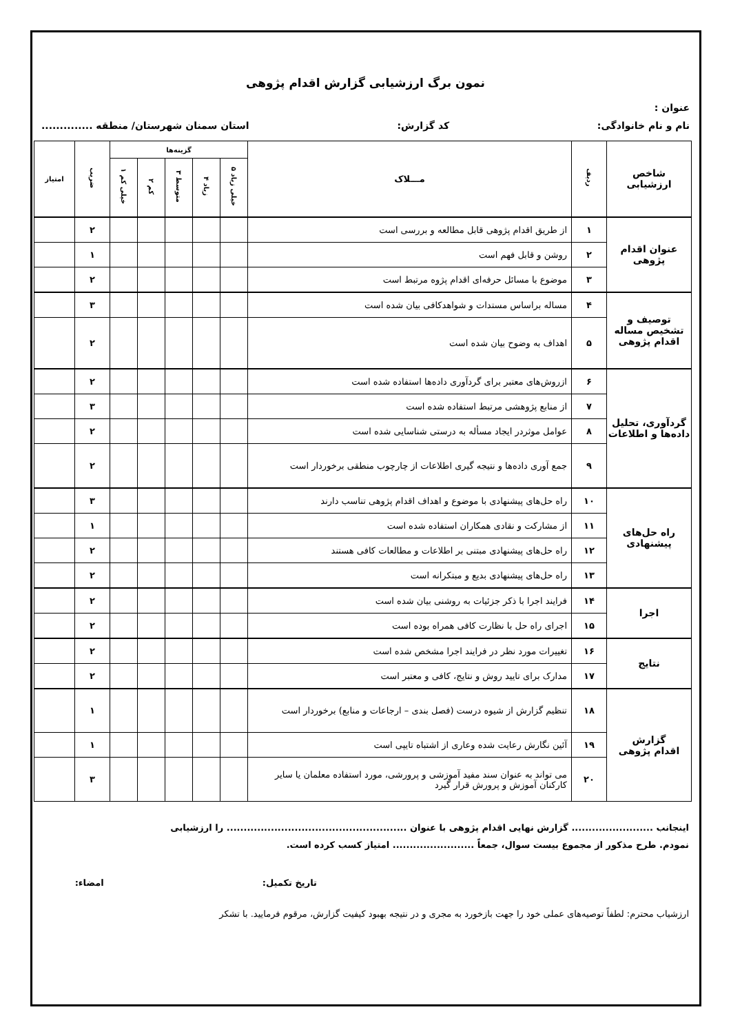نمون برگ ارزشیابی گزارش اقدام پژوهی
عنوان :
نام و نام خانوادگی: کد گزارش: استان سمنان شهرستان/ منطقه ..............
| شاخص ارزشیابی | ردیف | مـــلاک | گزینه‌ها | | | | | ضریب | امتیاز |
| --- | --- | --- | --- | --- | --- | --- | --- | --- | --- |
| | | | خیلی زیاد ۵ | زیاد ۴ | متوسط ۳ | کم ۲ | خیلی کم ۱ | | |
| عنوان اقدام پژوهی | ۱ | از طریق اقدام پژوهی قابل مطالعه و بررسی است | | | | | | ۲ | |
| | ۲ | روشن و قابل فهم است | | | | | | ۱ | |
| | ۳ | موضوع با مسائل حرفه‌ای اقدام پژوه مرتبط است | | | | | | ۲ | |
| توصیف و تشخیص مساله اقدام پژوهی | ۴ | مساله براساس مستدات و شواهدکافی بیان شده است | | | | | | ۳ | |
| | ۵ | اهداف به وضوح بیان شده است | | | | | | ۲ | |
| گردآوری، تحلیل داده‌ها و اطلاعات | ۶ | ازروش‌های معتبر برای گردآوری داده‌ها استفاده شده است | | | | | | ۲ | |
| | ۷ | از منابع پژوهشی مرتبط استفاده شده است | | | | | | ۳ | |
| | ۸ | عوامل موثردر ایجاد مسأله به درستی شناسایی شده است | | | | | | ۲ | |
| | ۹ | جمع آوری داده‌ها و نتیجه گیری اطلاعات از چارچوب منطقی برخوردار است | | | | | | ۲ | |
| راه حل‌های پیشنهادی | ۱۰ | راه حل‌های پیشنهادی با موضوع و اهداف اقدام پژوهی تناسب دارند | | | | | | ۳ | |
| | ۱۱ | از مشارکت و نقادی همکاران استفاده شده است | | | | | | ۱ | |
| | ۱۲ | راه حل‌های پیشنهادی مبتنی بر اطلاعات و مطالعات کافی هستند | | | | | | ۲ | |
| | ۱۳ | راه حل‌های پیشنهادی بدیع و مبتکرانه است | | | | | | ۲ | |
| اجرا | ۱۴ | فرایند اجرا با ذکر جزئیات به روشنی بیان شده است | | | | | | ۲ | |
| | ۱۵ | اجرای راه حل با نظارت کافی همراه بوده است | | | | | | ۲ | |
| نتایج | ۱۶ | تغییرات مورد نظر در فرایند اجرا مشخص شده است | | | | | | ۲ | |
| | ۱۷ | مدارک برای تایید روش و نتایج، کافی و معتبر است | | | | | | ۲ | |
| گزارش اقدام پژوهی | ۱۸ | تنظیم گزارش از شیوه درست (فصل بندی – ارجاعات و منابع) برخوردار است | | | | | | ۱ | |
| | ۱۹ | آئین نگارش رعایت شده وعاری از اشتباه تایپی است | | | | | | ۱ | |
| | ۲۰ | می تواند به عنوان سند مفید آموزشی و پرورشی، مورد استفاده معلمان یا سایر کارکنان آموزش و پرورش قرار گیرد | | | | | | ۳ | |
اینجانب ........................ گزارش نهایی اقدام پژوهی با عنوان ..................................................... را ارزشیابی
نمودم. طرح مذکور از مجموع بیست سوال، جمعاً ........................ امتیاز کسب کرده است.
تاریخ تکمیل: امضاء:
ارزشیاب محترم: لطفاً توصیه‌های عملی خود را جهت بازخورد به مجری و در نتیجه بهبود کیفیت گزارش، مرقوم فرمایید. با تشکر